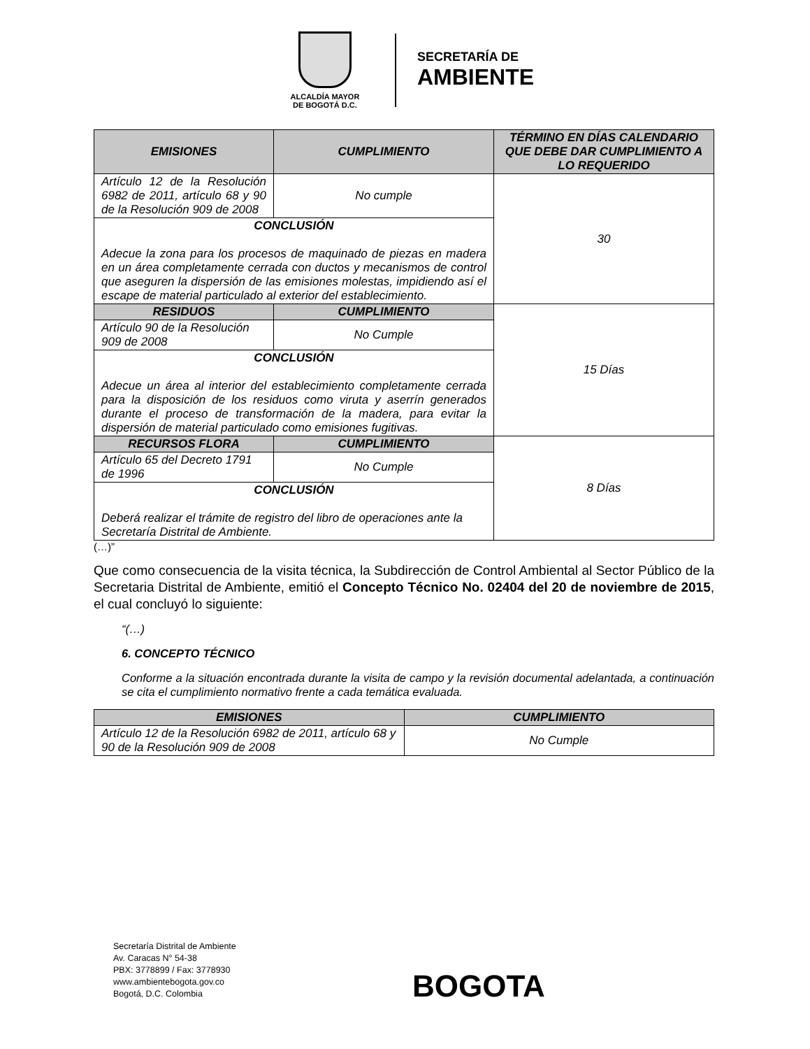ALCALDÍA MAYOR
DE BOGOTÁ D.C.
SECRETARÍA DE
AMBIENTE
| EMISIONES | CUMPLIMIENTO | TÉRMINO EN DÍAS CALENDARIO QUE DEBE DAR CUMPLIMIENTO A LO REQUERIDO |
| --- | --- | --- |
| Artículo 12 de la Resolución 6982 de 2011, artículo 68 y 90 de la Resolución 909 de 2008 | No cumple | 30 |
| CONCLUSIÓN Adecue la zona para los procesos de maquinado de piezas en madera en un área completamente cerrada con ductos y mecanismos de control que aseguren la dispersión de las emisiones molestas, impidiendo así el escape de material particulado al exterior del establecimiento. | | |
| RESIDUOS | CUMPLIMIENTO | 15 Días |
| Artículo 90 de la Resolución 909 de 2008 | No Cumple | |
| CONCLUSIÓN Adecue un área al interior del establecimiento completamente cerrada para la disposición de los residuos como viruta y aserrín generados durante el proceso de transformación de la madera, para evitar la dispersión de material particulado como emisiones fugitivas. | | |
| RECURSOS FLORA | CUMPLIMIENTO | 8 Días |
| Artículo 65 del Decreto 1791 de 1996 | No Cumple | |
| CONCLUSIÓN Deberá realizar el trámite de registro del libro de operaciones ante la Secretaría Distrital de Ambiente. | | |
(…)”
Que como consecuencia de la visita técnica, la Subdirección de Control Ambiental al Sector Público de la Secretaria Distrital de Ambiente, emitió el Concepto Técnico No. 02404 del 20 de noviembre de 2015, el cual concluyó lo siguiente:
“(…)
6. CONCEPTO TÉCNICO
Conforme a la situación encontrada durante la visita de campo y la revisión documental adelantada, a continuación se cita el cumplimiento normativo frente a cada temática evaluada.
| EMISIONES | CUMPLIMIENTO |
| --- | --- |
| Artículo 12 de la Resolución 6982 de 2011, artículo 68 y 90 de la Resolución 909 de 2008 | No Cumple |
Secretaría Distrital de Ambiente
Av. Caracas N° 54-38
PBX: 3778899 / Fax: 3778930
www.ambientebogota.gov.co
Bogotá, D.C. Colombia
BOGOTA